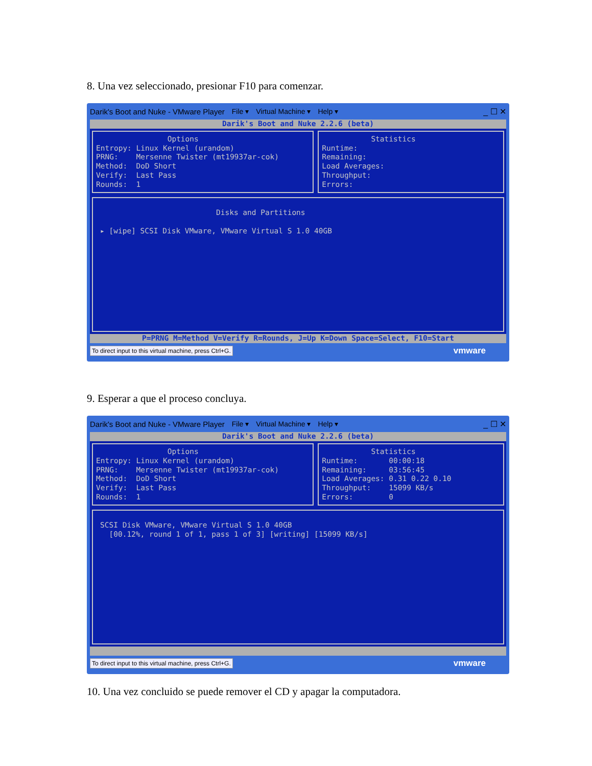8. Una vez seleccionado, presionar F10 para comenzar.
Darik's Boot and Nuke - VMware Player File ▾ Virtual Machine ▾ Help ▾ _ ☐ ✕
Darik's Boot and Nuke 2.2.6 (beta)
Options Entropy: Linux Kernel (urandom) PRNG: Mersenne Twister (mt19937ar-cok) Method: DoD Short Verify: Last Pass Rounds: 1
Statistics Runtime: Remaining: Load Averages: Throughput: Errors:
Disks and Partitions ▸ [wipe] SCSI Disk VMware, VMware Virtual S 1.0 40GB
P=PRNG M=Method V=Verify R=Rounds, J=Up K=Down Space=Select, F10=Start
To direct input to this virtual machine, press Ctrl+G. vmware
9. Esperar a que el proceso concluya.
Darik's Boot and Nuke - VMware Player File ▾ Virtual Machine ▾ Help ▾ _ ☐ ✕
Darik's Boot and Nuke 2.2.6 (beta)
Options Entropy: Linux Kernel (urandom) PRNG: Mersenne Twister (mt19937ar-cok) Method: DoD Short Verify: Last Pass Rounds: 1
Statistics Runtime: 00:00:18 Remaining: 03:56:45 Load Averages: 0.31 0.22 0.10 Throughput: 15099 KB/s Errors: 0
SCSI Disk VMware, VMware Virtual S 1.0 40GB [00.12%, round 1 of 1, pass 1 of 3] [writing] [15099 KB/s]
To direct input to this virtual machine, press Ctrl+G. vmware
10. Una vez concluido se puede remover el CD y apagar la computadora.